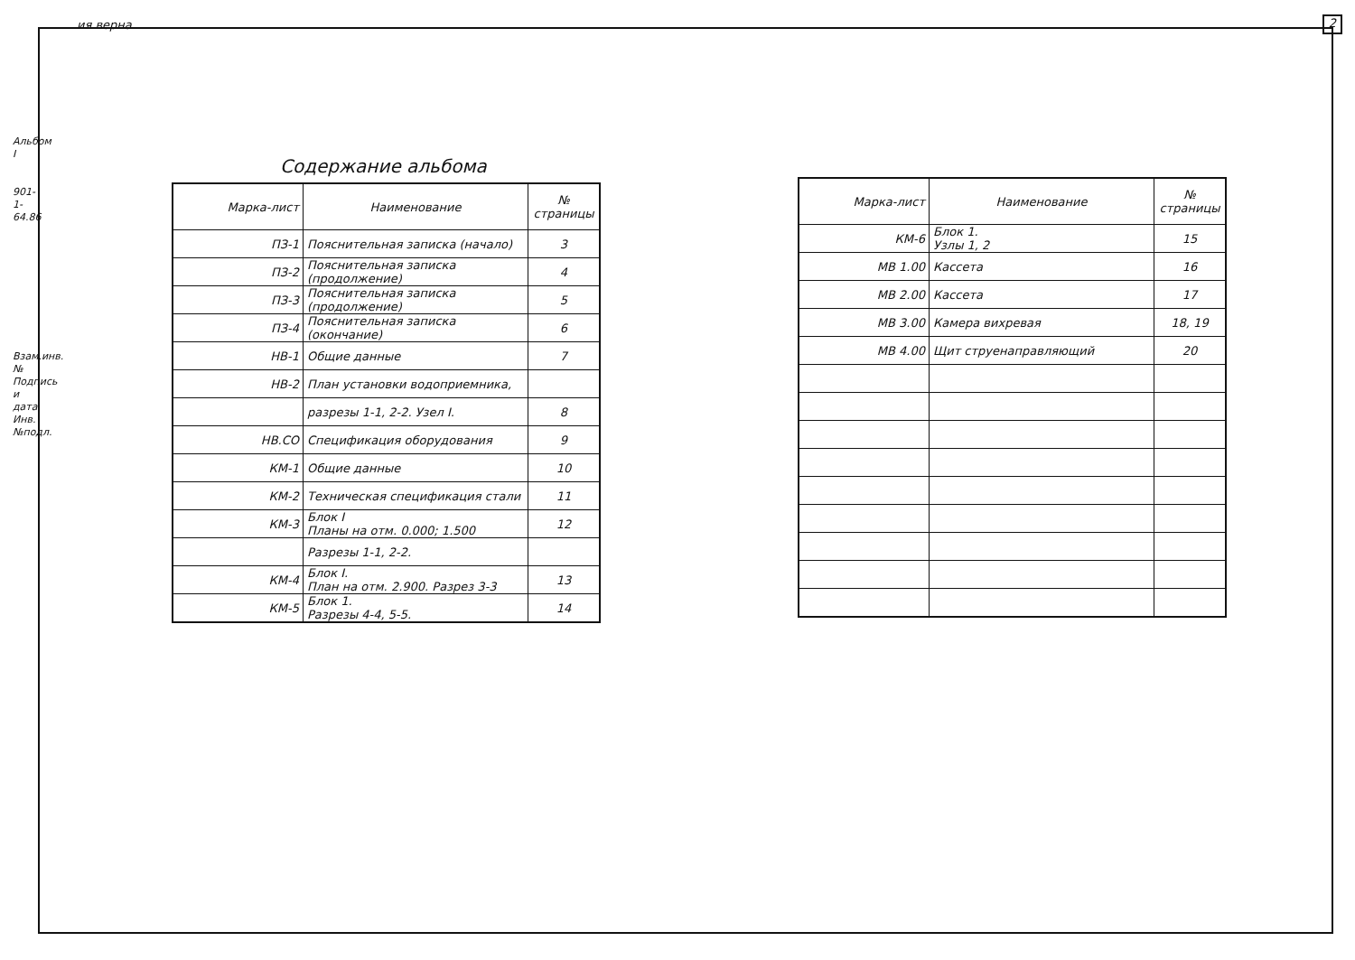ия верна 2
Альбом I
901-1-64.86
Взам.инв.№ Подпись и дата Инв.№подл.
Содержание альбома
| Марка-лист | Наименование | № страницы |
| --- | --- | --- |
| ПЗ-1 | Пояснительная записка (начало) | 3 |
| ПЗ-2 | Пояснительная записка (продолжение) | 4 |
| ПЗ-3 | Пояснительная записка (продолжение) | 5 |
| ПЗ-4 | Пояснительная записка (окончание) | 6 |
| НВ-1 | Общие данные | 7 |
| НВ-2 | План установки водоприемника, | |
| | разрезы 1-1, 2-2. Узел I. | 8 |
| НВ.СО | Спецификация оборудования | 9 |
| КМ-1 | Общие данные | 10 |
| КМ-2 | Техническая спецификация стали | 11 |
| КМ-3 | Блок I Планы на отм. 0.000; 1.500 | 12 |
| | Разрезы 1-1, 2-2. | |
| КМ-4 | Блок I. План на отм. 2.900. Разрез 3-3 | 13 |
| КМ-5 | Блок 1. Разрезы 4-4, 5-5. | 14 |
| Марка-лист | Наименование | № страницы |
| --- | --- | --- |
| КМ-6 | Блок 1. Узлы 1, 2 | 15 |
| МВ 1.00 | Кассета | 16 |
| МВ 2.00 | Кассета | 17 |
| МВ 3.00 | Камера вихревая | 18, 19 |
| МВ 4.00 | Щит струенаправляющий | 20 |